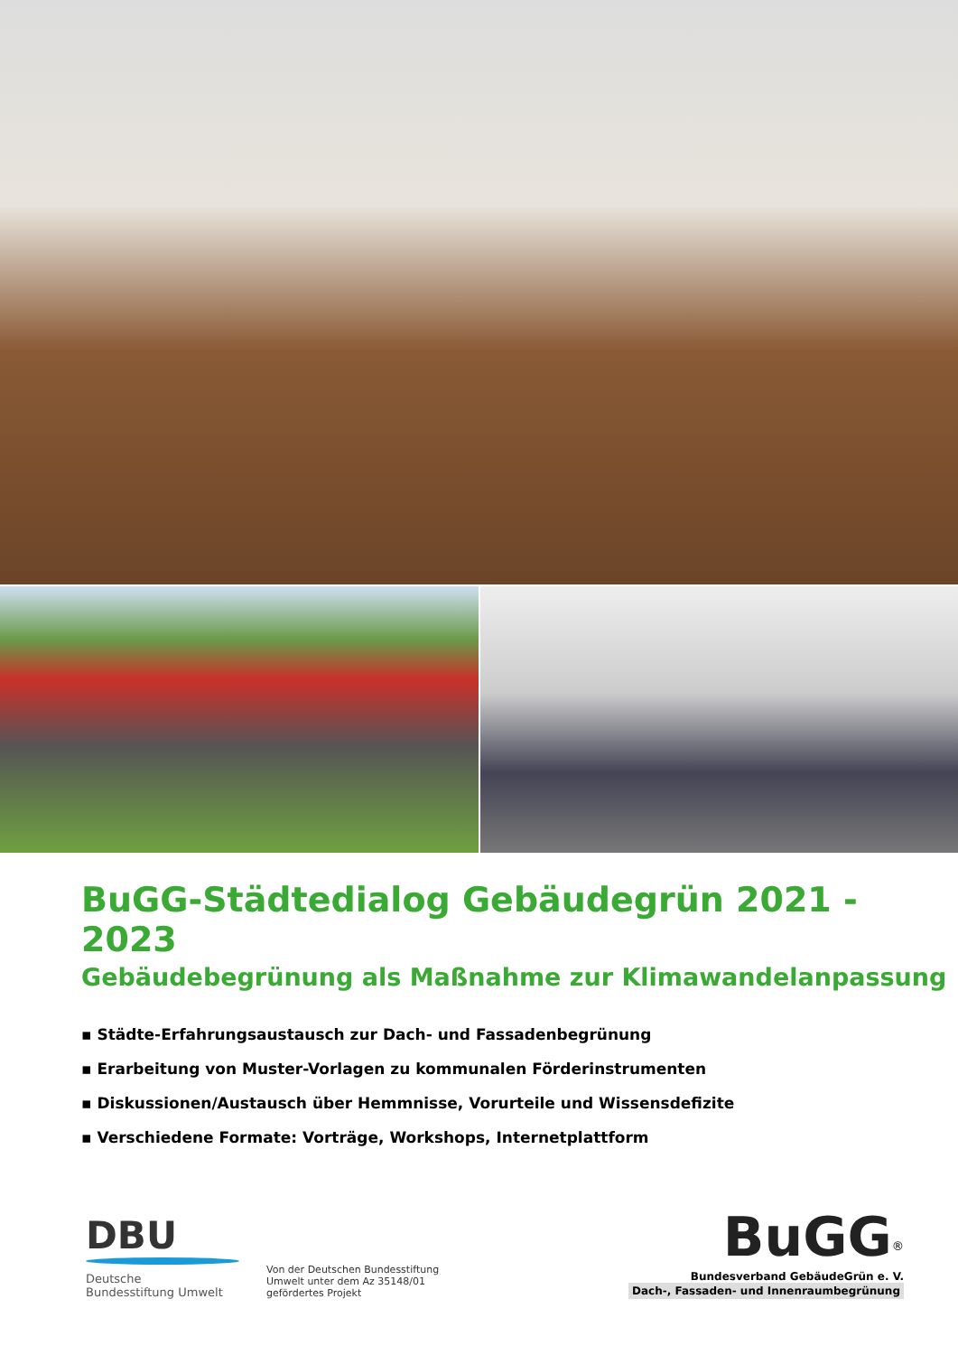BuGG-Städtedialog Gebäudegrün 2021 - 2023
Gebäudebegrünung als Maßnahme zur Klimawandelanpassung
▪ Städte-Erfahrungsaustausch zur Dach- und Fassadenbegrünung
▪ Erarbeitung von Muster-Vorlagen zu kommunalen Förderinstrumenten
▪ Diskussionen/Austausch über Hemmnisse, Vorurteile und Wissensdefizite
▪ Verschiedene Formate: Vorträge, Workshops, Internetplattform
DBU
Deutsche
Bundesstiftung Umwelt
Von der Deutschen Bundesstiftung Umwelt unter dem Az 35148/01 gefördertes Projekt
BuGG<sup>®</sup>
Bundesverband GebäudeGrün e. V.
Dach-, Fassaden- und Innenraumbegrünung